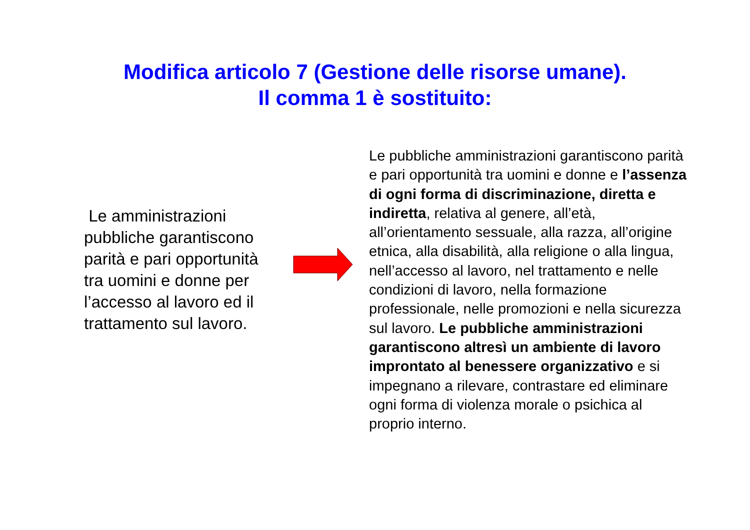Modifica articolo 7 (Gestione delle risorse umane).
Il comma 1 è sostituito:
Le amministrazioni pubbliche garantiscono parità e pari opportunità tra uomini e donne per l’accesso al lavoro ed il trattamento sul lavoro.
Le pubbliche amministrazioni garantiscono parità e pari opportunità tra uomini e donne e l’assenza di ogni forma di discriminazione, diretta e indiretta, relativa al genere, all’età, all’orientamento sessuale, alla razza, all’origine etnica, alla disabilità, alla religione o alla lingua, nell’accesso al lavoro, nel trattamento e nelle condizioni di lavoro, nella formazione professionale, nelle promozioni e nella sicurezza sul lavoro. Le pubbliche amministrazioni garantiscono altresì un ambiente di lavoro improntato al benessere organizzativo e si impegnano a rilevare, contrastare ed eliminare ogni forma di violenza morale o psichica al proprio interno.